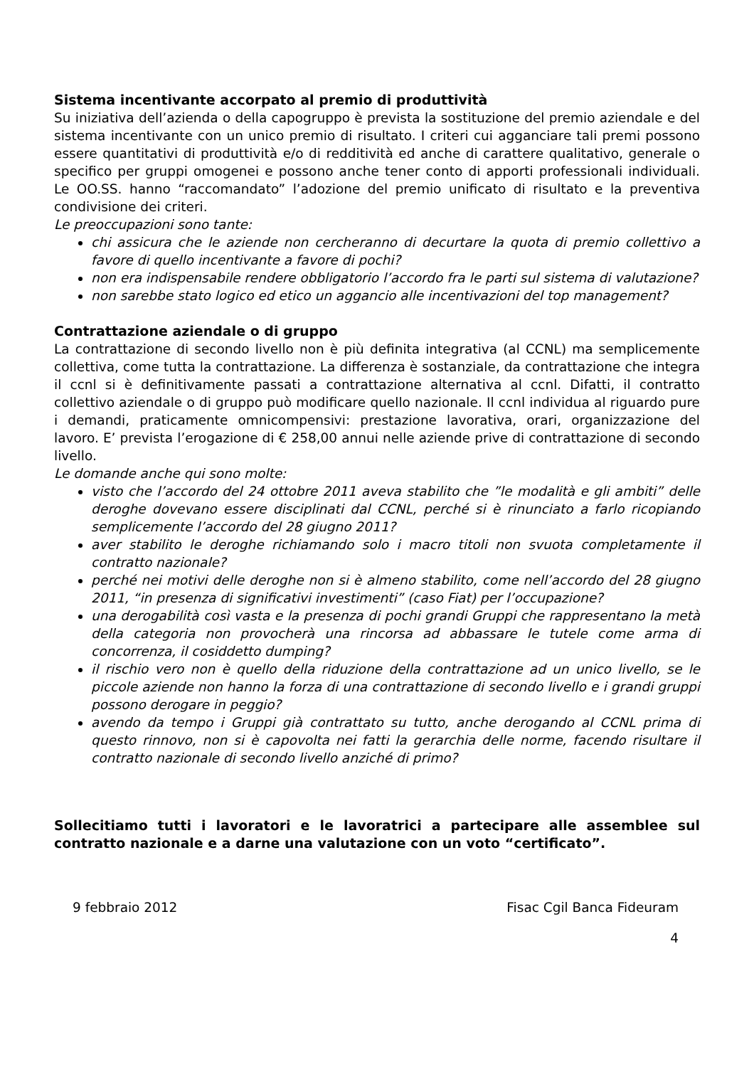Sistema incentivante accorpato al premio di produttività
Su iniziativa dell’azienda o della capogruppo è prevista la sostituzione del premio aziendale e del sistema incentivante con un unico premio di risultato. I criteri cui agganciare tali premi possono essere quantitativi di produttività e/o di redditività ed anche di carattere qualitativo, generale o specifico per gruppi omogenei e possono anche tener conto di apporti professionali individuali. Le OO.SS. hanno “raccomandato” l’adozione del premio unificato di risultato e la preventiva condivisione dei criteri.
Le preoccupazioni sono tante:
chi assicura che le aziende non cercheranno di decurtare la quota di premio collettivo a favore di quello incentivante a favore di pochi?
non era indispensabile rendere obbligatorio l’accordo fra le parti sul sistema di valutazione?
non sarebbe stato logico ed etico un aggancio alle incentivazioni del top management?
Contrattazione aziendale o di gruppo
La contrattazione di secondo livello non è più definita integrativa (al CCNL) ma semplicemente collettiva, come tutta la contrattazione. La differenza è sostanziale, da contrattazione che integra il ccnl si è definitivamente passati a contrattazione alternativa al ccnl. Difatti, il contratto collettivo aziendale o di gruppo può modificare quello nazionale. Il ccnl individua al riguardo pure i demandi, praticamente omnicompensivi: prestazione lavorativa, orari, organizzazione del lavoro. E’ prevista l’erogazione di € 258,00 annui nelle aziende prive di contrattazione di secondo livello.
Le domande anche qui sono molte:
visto che l’accordo del 24 ottobre 2011 aveva stabilito che ”le modalità e gli ambiti” delle deroghe dovevano essere disciplinati dal CCNL, perché si è rinunciato a farlo ricopiando semplicemente l’accordo del 28 giugno 2011?
aver stabilito le deroghe richiamando solo i macro titoli non svuota completamente il contratto nazionale?
perché nei motivi delle deroghe non si è almeno stabilito, come nell’accordo del 28 giugno 2011, “in presenza di significativi investimenti” (caso Fiat) per l’occupazione?
una derogabilità così vasta e la presenza di pochi grandi Gruppi che rappresentano la metà della categoria non provocherà una rincorsa ad abbassare le tutele come arma di concorrenza, il cosiddetto dumping?
il rischio vero non è quello della riduzione della contrattazione ad un unico livello, se le piccole aziende non hanno la forza di una contrattazione di secondo livello e i grandi gruppi possono derogare in peggio?
avendo da tempo i Gruppi già contrattato su tutto, anche derogando al CCNL prima di questo rinnovo, non si è capovolta nei fatti la gerarchia delle norme, facendo risultare il contratto nazionale di secondo livello anziché di primo?
Sollecitiamo tutti i lavoratori e le lavoratrici a partecipare alle assemblee sul contratto nazionale e a darne una valutazione con un voto “certificato”.
9 febbraio 2012 Fisac Cgil Banca Fideuram
4